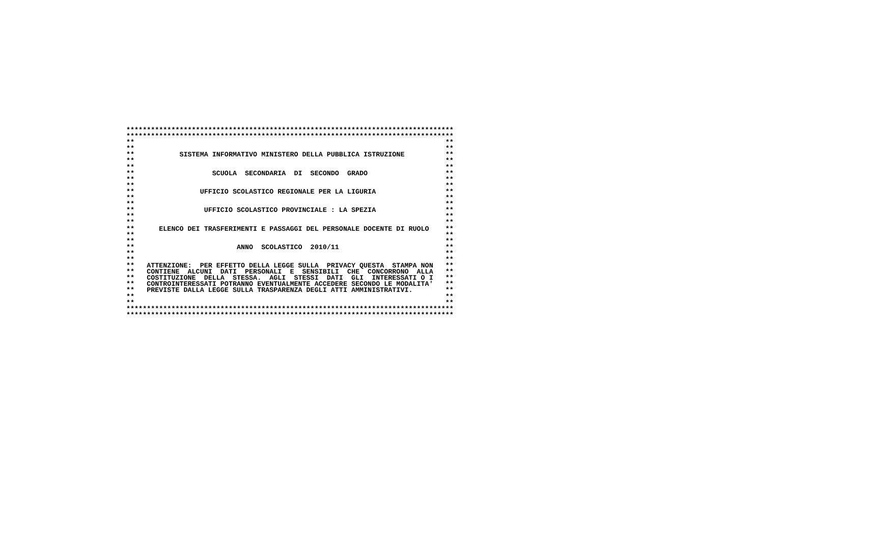********************************************************************************
********************************************************************************
**                                                                            **
**                                                                            **
**           SISTEMA INFORMATIVO MINISTERO DELLA PUBBLICA ISTRUZIONE          **
**                                                                            **
**                                                                            **
**                   SCUOLA  SECONDARIA  DI  SECONDO  GRADO                   **
**                                                                            **
**                                                                            **
**                UFFICIO SCOLASTICO REGIONALE PER LA LIGURIA                 **
**                                                                            **
**                                                                            **
**                 UFFICIO SCOLASTICO PROVINCIALE : LA SPEZIA                 **
**                                                                            **
**                                                                            **
**      ELENCO DEI TRASFERIMENTI E PASSAGGI DEL PERSONALE DOCENTE DI RUOLO    **
**                                                                            **
**                                                                            **
**                         ANNO  SCOLASTICO  2010/11                          **
**                                                                            **
**                                                                            **
**   ATTENZIONE:  PER EFFETTO DELLA LEGGE SULLA  PRIVACY QUESTA  STAMPA NON   **
**   CONTIENE  ALCUNI  DATI  PERSONALI  E  SENSIBILI  CHE  CONCORRONO  ALLA   **
**   COSTITUZIONE  DELLA  STESSA.  AGLI  STESSI  DATI  GLI  INTERESSATI O I   **
**   CONTROINTERESSATI POTRANNO EVENTUALMENTE ACCEDERE SECONDO LE MODALITA'   **
**   PREVISTE DALLA LEGGE SULLA TRASPARENZA DEGLI ATTI AMMINISTRATIVI.        **
**                                                                            **
**                                                                            **
********************************************************************************
********************************************************************************